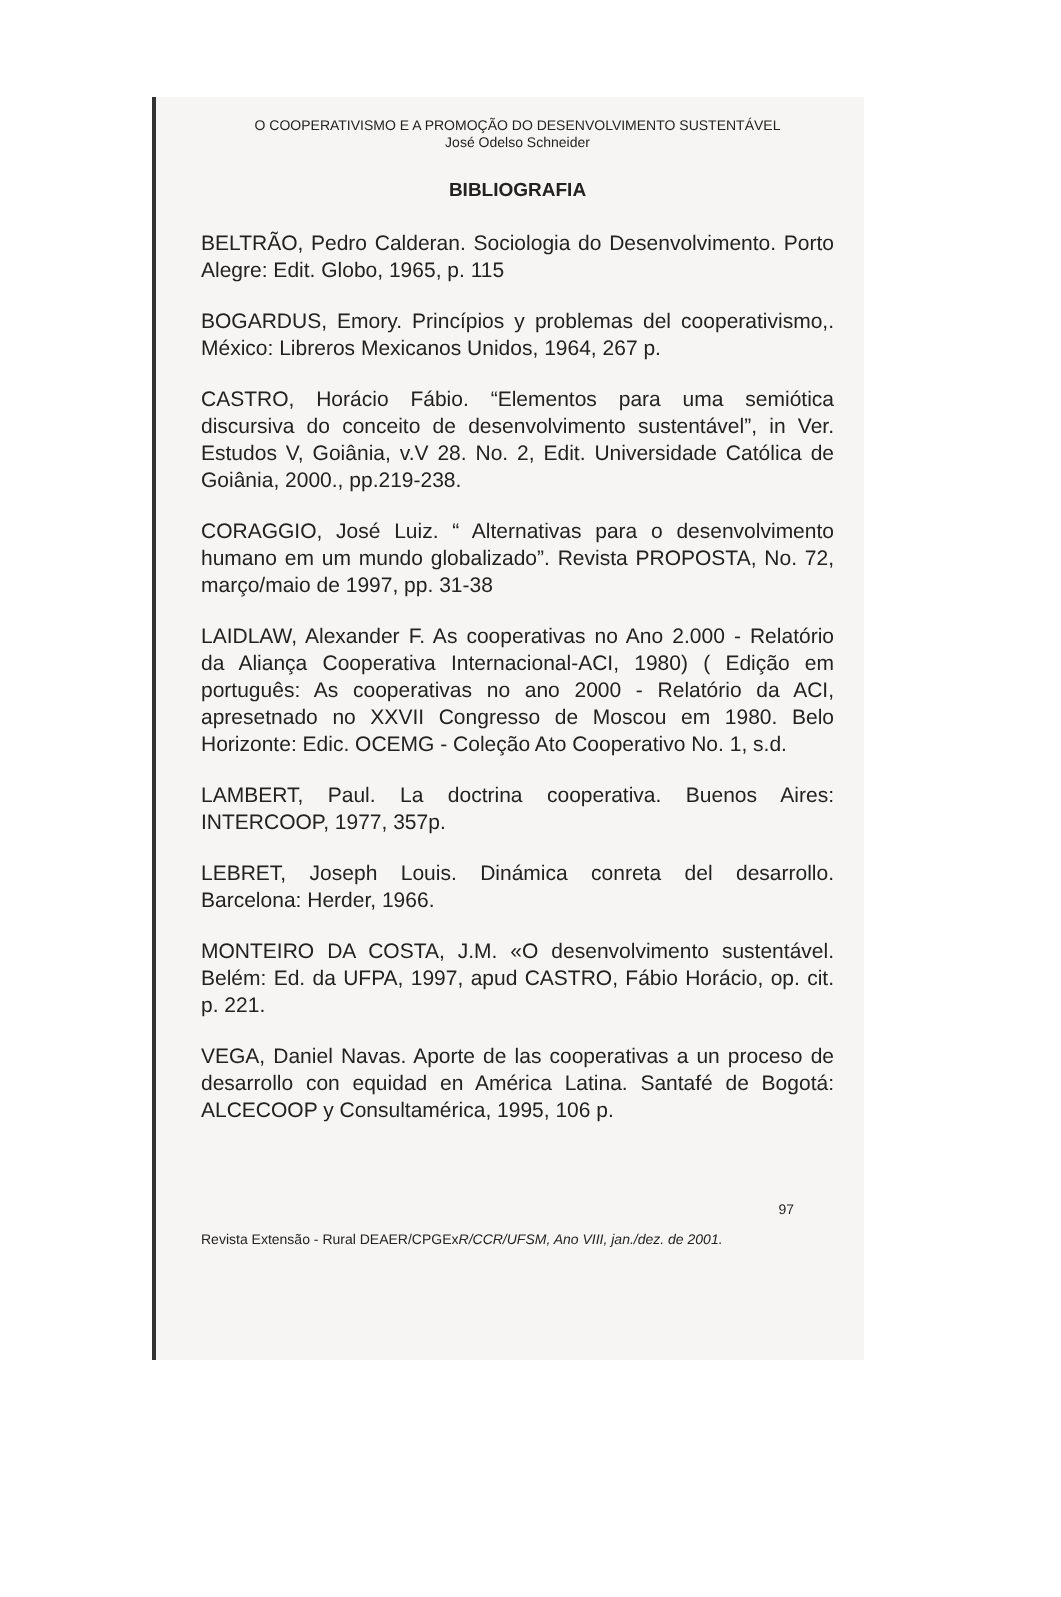O COOPERATIVISMO E A PROMOÇÃO DO DESENVOLVIMENTO SUSTENTÁVEL
José Odelso Schneider
BIBLIOGRAFIA
BELTRÃO, Pedro Calderan. Sociologia do Desenvolvimento. Porto Alegre: Edit. Globo, 1965, p. 115
BOGARDUS, Emory. Princípios y problemas del cooperativismo,. México: Libreros Mexicanos Unidos, 1964, 267 p.
CASTRO, Horácio Fábio. “Elementos para uma semiótica discursiva do conceito de desenvolvimento sustentável”, in Ver. Estudos V, Goiânia, v.V 28. No. 2, Edit. Universidade Católica de Goiânia, 2000., pp.219-238.
CORAGGIO, José Luiz. “ Alternativas para o desenvolvimento humano em um mundo globalizado”. Revista PROPOSTA, No. 72, março/maio de 1997, pp. 31-38
LAIDLAW, Alexander F. As cooperativas no Ano 2.000 - Relatório da Aliança Cooperativa Internacional-ACI, 1980) ( Edição em português: As cooperativas no ano 2000 - Relatório da ACI, apresetnado no XXVII Congresso de Moscou em 1980. Belo Horizonte: Edic. OCEMG - Coleção Ato Cooperativo No. 1, s.d.
LAMBERT, Paul. La doctrina cooperativa. Buenos Aires: INTERCOOP, 1977, 357p.
LEBRET, Joseph Louis. Dinámica conreta del desarrollo. Barcelona: Herder, 1966.
MONTEIRO DA COSTA, J.M. «O desenvolvimento sustentável. Belém: Ed. da UFPA, 1997, apud CASTRO, Fábio Horácio, op. cit. p. 221.
VEGA, Daniel Navas. Aporte de las cooperativas a un proceso de desarrollo con equidad en América Latina. Santafé de Bogotá: ALCECOOP y Consultamérica, 1995, 106 p.
97
Revista Extensão - Rural DEAER/CPGExR/CCR/UFSM, Ano VIII, jan./dez. de 2001.